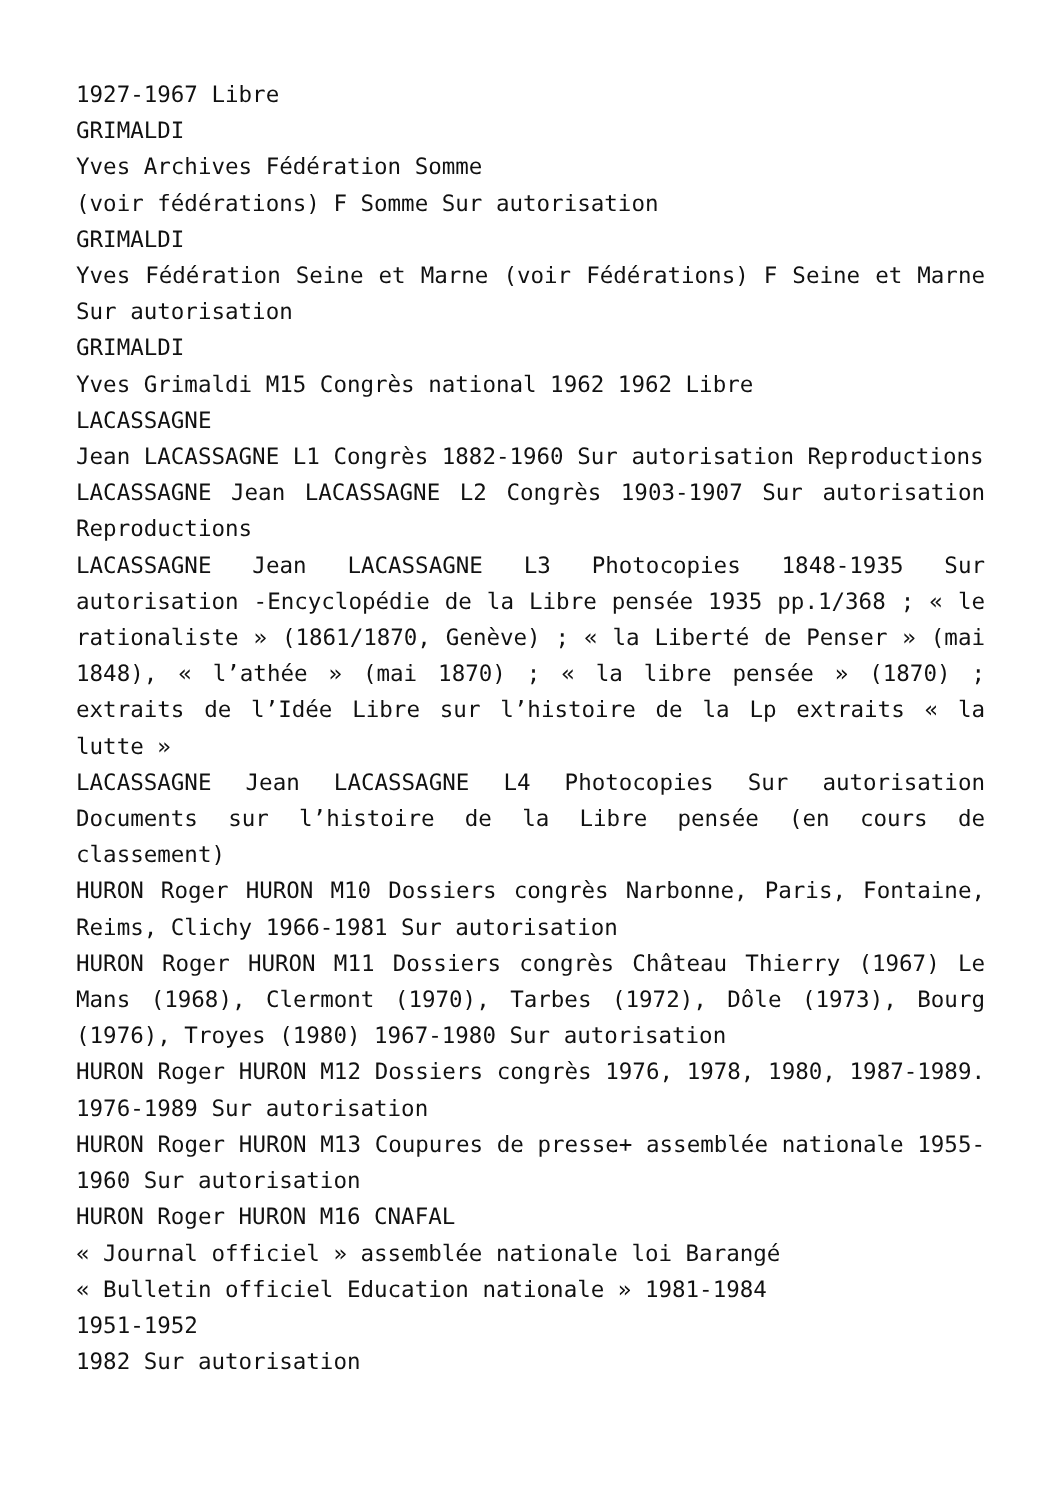1927-1967 Libre
GRIMALDI
Yves Archives Fédération Somme
(voir fédérations) F Somme Sur autorisation
GRIMALDI
Yves Fédération Seine et Marne (voir Fédérations) F Seine et Marne Sur autorisation
GRIMALDI
Yves Grimaldi M15 Congrès national 1962 1962 Libre
LACASSAGNE
Jean LACASSAGNE L1 Congrès 1882-1960 Sur autorisation Reproductions
LACASSAGNE Jean LACASSAGNE L2 Congrès 1903-1907 Sur autorisation Reproductions
LACASSAGNE Jean LACASSAGNE L3 Photocopies 1848-1935 Sur autorisation -Encyclopédie de la Libre pensée 1935 pp.1/368 ; « le rationaliste » (1861/1870, Genève) ; « la Liberté de Penser » (mai 1848), « l’athée » (mai 1870) ; « la libre pensée » (1870) ; extraits de l’Idée Libre sur l’histoire de la Lp extraits « la lutte »
LACASSAGNE Jean LACASSAGNE L4 Photocopies Sur autorisation Documents sur l’histoire de la Libre pensée (en cours de classement)
HURON Roger HURON M10 Dossiers congrès Narbonne, Paris, Fontaine, Reims, Clichy 1966-1981 Sur autorisation
HURON Roger HURON M11 Dossiers congrès Château Thierry (1967) Le Mans (1968), Clermont (1970), Tarbes (1972), Dôle (1973), Bourg (1976), Troyes (1980) 1967-1980 Sur autorisation
HURON Roger HURON M12 Dossiers congrès 1976, 1978, 1980, 1987-1989. 1976-1989 Sur autorisation
HURON Roger HURON M13 Coupures de presse+ assemblée nationale 1955-1960 Sur autorisation
HURON Roger HURON M16 CNAFAL
« Journal officiel » assemblée nationale loi Barangé
« Bulletin officiel Education nationale » 1981-1984
1951-1952
1982 Sur autorisation